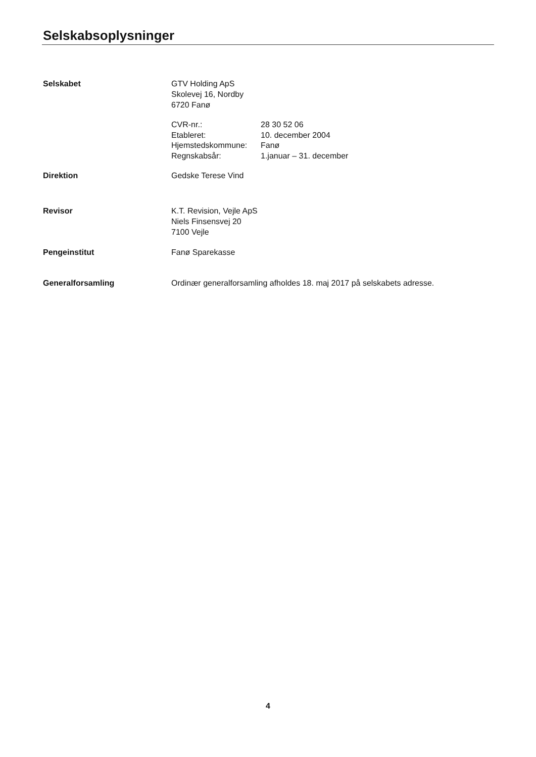Selskabsoplysninger
Selskabet GTV Holding ApS
Skolevej 16, Nordby
6720 Fanø
| CVR-nr.: | 28 30 52 06 |
| Etableret: | 10. december 2004 |
| Hjemstedskommune: | Fanø |
| Regnskabsår: | 1.januar – 31. december |
Direktion Gedske Terese Vind
Revisor K.T. Revision, Vejle ApS
Niels Finsensvej 20
7100 Vejle
Pengeinstitut Fanø Sparekasse
Generalforsamling Ordinær generalforsamling afholdes 18. maj 2017 på selskabets adresse.
4